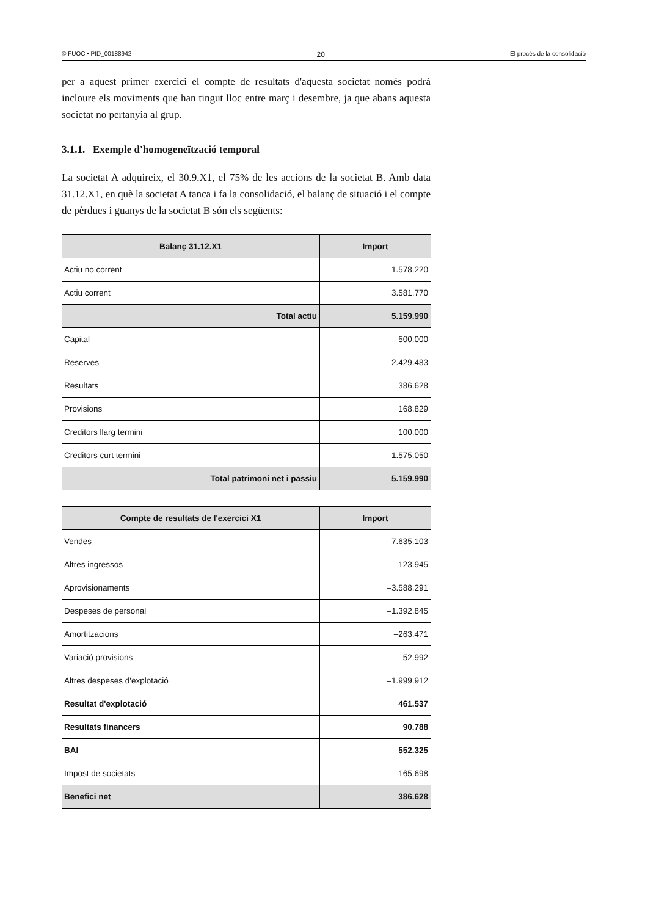© FUOC • PID_00188942 20 El procés de la consolidació
per a aquest primer exercici el compte de resultats d'aquesta societat només podrà incloure els moviments que han tingut lloc entre març i desembre, ja que abans aquesta societat no pertanyia al grup.
3.1.1. Exemple d'homogeneïtzació temporal
La societat A adquireix, el 30.9.X1, el 75% de les accions de la societat B. Amb data 31.12.X1, en què la societat A tanca i fa la consolidació, el balanç de situació i el compte de pèrdues i guanys de la societat B són els següents:
| Balanç 31.12.X1 | Import |
| --- | --- |
| Actiu no corrent | 1.578.220 |
| Actiu corrent | 3.581.770 |
| Total actiu | 5.159.990 |
| Capital | 500.000 |
| Reserves | 2.429.483 |
| Resultats | 386.628 |
| Provisions | 168.829 |
| Creditors llarg termini | 100.000 |
| Creditors curt termini | 1.575.050 |
| Total patrimoni net i passiu | 5.159.990 |
| Compte de resultats de l'exercici X1 | Import |
| --- | --- |
| Vendes | 7.635.103 |
| Altres ingressos | 123.945 |
| Aprovisionaments | –3.588.291 |
| Despeses de personal | –1.392.845 |
| Amortitzacions | –263.471 |
| Variació provisions | –52.992 |
| Altres despeses d'explotació | –1.999.912 |
| Resultat d'explotació | 461.537 |
| Resultats financers | 90.788 |
| BAI | 552.325 |
| Impost de societats | 165.698 |
| Benefici net | 386.628 |